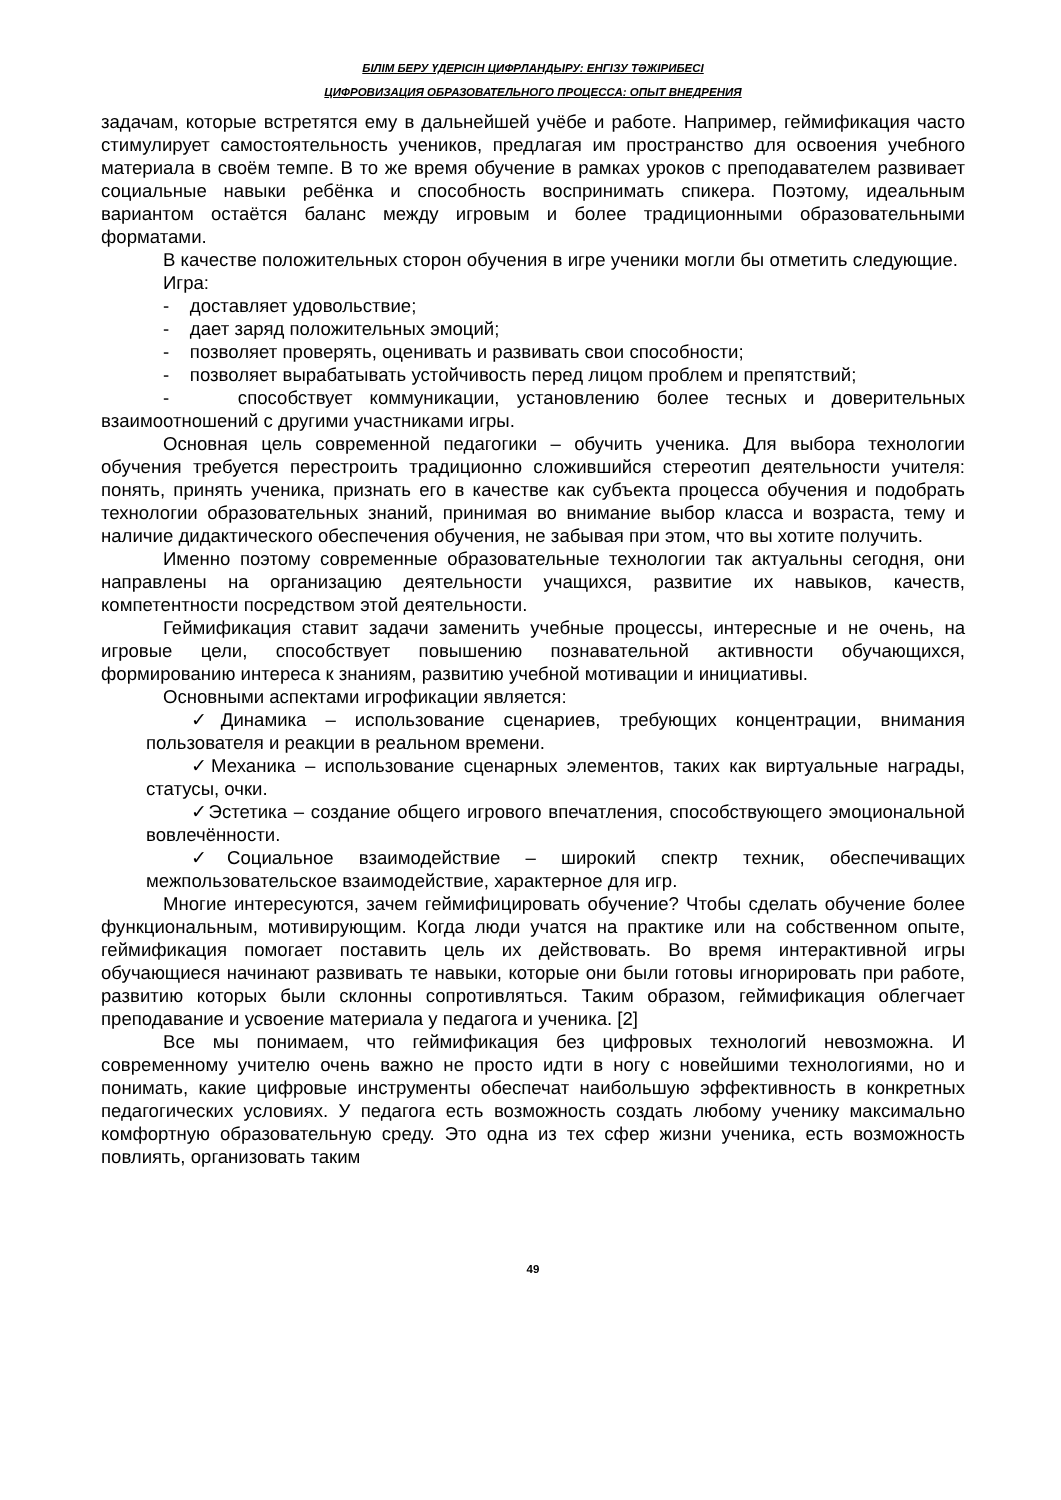БІЛІМ БЕРУ ҮДЕРІСІН ЦИФРЛАНДЫРУ: ЕНГІЗУ ТӘЖІРИБЕСІ
ЦИФРОВИЗАЦИЯ ОБРАЗОВАТЕЛЬНОГО ПРОЦЕССА: ОПЫТ ВНЕДРЕНИЯ
задачам, которые встретятся ему в дальнейшей учёбе и работе. Например, геймификация часто стимулирует самостоятельность учеников, предлагая им пространство для освоения учебного материала в своём темпе. В то же время обучение в рамках уроков с преподавателем развивает социальные навыки ребёнка и способность воспринимать спикера. Поэтому, идеальным вариантом остаётся баланс между игровым и более традиционными образовательными форматами.
В качестве положительных сторон обучения в игре ученики могли бы отметить следующие.
Игра:
- доставляет удовольствие;
- дает заряд положительных эмоций;
- позволяет проверять, оценивать и развивать свои способности;
- позволяет вырабатывать устойчивость перед лицом проблем и препятствий;
- способствует коммуникации, установлению более тесных и доверительных взаимоотношений с другими участниками игры.
Основная цель современной педагогики – обучить ученика. Для выбора технологии обучения требуется перестроить традиционно сложившийся стереотип деятельности учителя: понять, принять ученика, признать его в качестве как субъекта процесса обучения и подобрать технологии образовательных знаний, принимая во внимание выбор класса и возраста, тему и наличие дидактического обеспечения обучения, не забывая при этом, что вы хотите получить.
Именно поэтому современные образовательные технологии так актуальны сегодня, они направлены на организацию деятельности учащихся, развитие их навыков, качеств, компетентности посредством этой деятельности.
Геймификация ставит задачи заменить учебные процессы, интересные и не очень, на игровые цели, способствует повышению познавательной активности обучающихся, формированию интереса к знаниям, развитию учебной мотивации и инициативы.
Основными аспектами игрофикации является:
✓Динамика – использование сценариев, требующих концентрации, внимания пользователя и реакции в реальном времени.
✓Механика – использование сценарных элементов, таких как виртуальные награды, статусы, очки.
✓Эстетика – создание общего игрового впечатления, способствующего эмоциональной вовлечённости.
✓Социальное взаимодействие – широкий спектр техник, обеспечиващих межпользовательское взаимодействие, характерное для игр.
Многие интересуются, зачем геймифицировать обучение? Чтобы сделать обучение более функциональным, мотивирующим. Когда люди учатся на практике или на собственном опыте, геймификация помогает поставить цель их действовать. Во время интерактивной игры обучающиеся начинают развивать те навыки, которые они были готовы игнорировать при работе, развитию которых были склонны сопротивляться. Таким образом, геймификация облегчает преподавание и усвоение материала у педагога и ученика. [2]
Все мы понимаем, что геймификация без цифровых технологий невозможна. И современному учителю очень важно не просто идти в ногу с новейшими технологиями, но и понимать, какие цифровые инструменты обеспечат наибольшую эффективность в конкретных педагогических условиях. У педагога есть возможность создать любому ученику максимально комфортную образовательную среду. Это одна из тех сфер жизни ученика, есть возможность повлиять, организовать таким
49